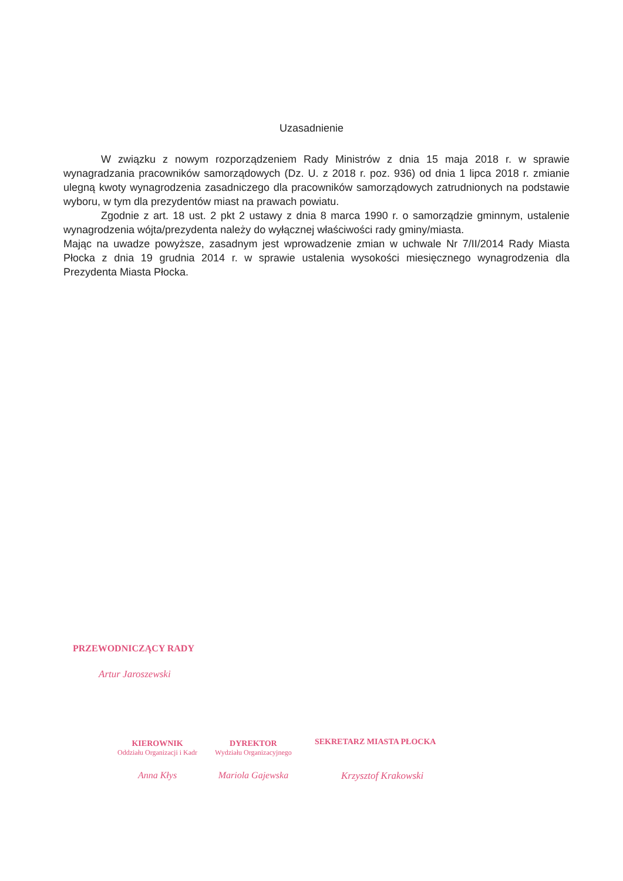Uzasadnienie
W związku z nowym rozporządzeniem Rady Ministrów z dnia 15 maja 2018 r. w sprawie wynagradzania pracowników samorządowych (Dz. U. z 2018 r. poz. 936) od dnia 1 lipca 2018 r. zmianie ulegną kwoty wynagrodzenia zasadniczego dla pracowników samorządowych zatrudnionych na podstawie wyboru, w tym dla prezydentów miast na prawach powiatu.
Zgodnie z art. 18 ust. 2 pkt 2 ustawy z dnia 8 marca 1990 r. o samorządzie gminnym, ustalenie wynagrodzenia wójta/prezydenta należy do wyłącznej właściwości rady gminy/miasta.
Mając na uwadze powyższe, zasadnym jest wprowadzenie zmian w uchwale Nr 7/II/2014 Rady Miasta Płocka z dnia 19 grudnia 2014 r. w sprawie ustalenia wysokości miesięcznego wynagrodzenia dla Prezydenta Miasta Płocka.
PRZEWODNICZĄCY RADY
Artur Jaroszewski
KIEROWNIK
Oddziału Organizacji i Kadr
Anna Kłys
DYREKTOR
Wydziału Organizacyjnego
Mariola Gajewska
SEKRETARZ MIASTA PŁOCKA
Krzysztof Krakowski